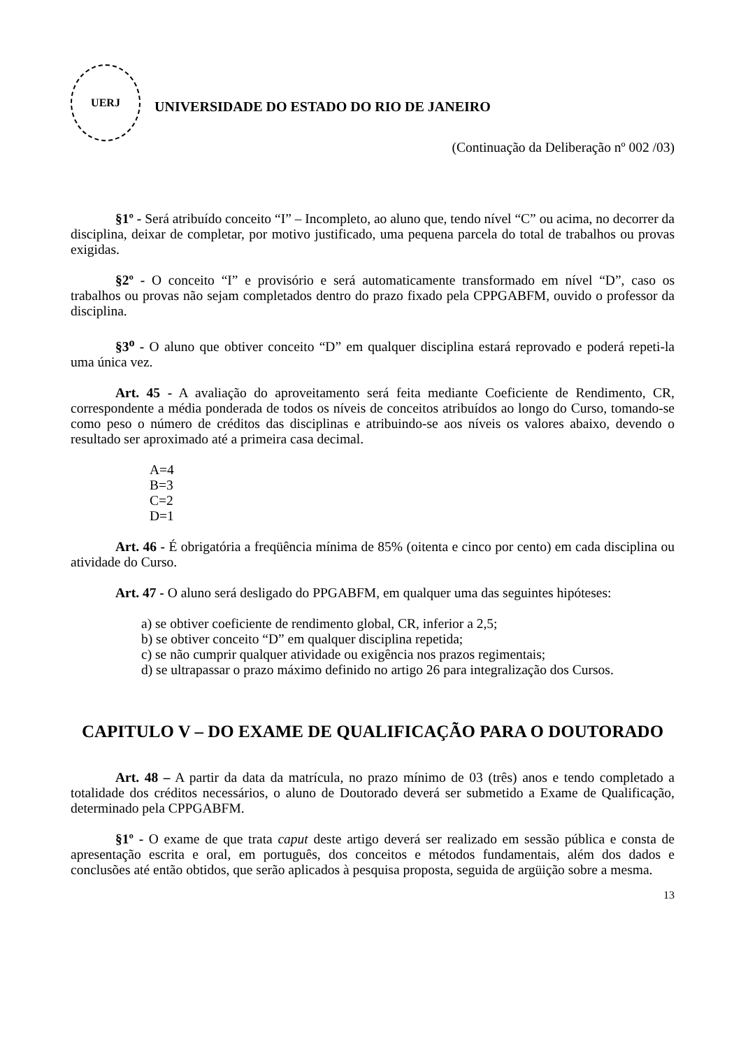UERJ
UNIVERSIDADE DO ESTADO DO RIO DE JANEIRO
(Continuação da Deliberação nº 002 /03)
§1º - Será atribuído conceito “I” – Incompleto, ao aluno que, tendo nível “C” ou acima, no decorrer da disciplina, deixar de completar, por motivo justificado, uma pequena parcela do total de trabalhos ou provas exigidas.
§2º - O conceito “I” e provisório e será automaticamente transformado em nível “D”, caso os trabalhos ou provas não sejam completados dentro do prazo fixado pela CPPGABFM, ouvido o professor da disciplina.
§3<sup>o</sup> - O aluno que obtiver conceito “D” em qualquer disciplina estará reprovado e poderá repeti-la uma única vez.
Art. 45 - A avaliação do aproveitamento será feita mediante Coeficiente de Rendimento, CR, correspondente a média ponderada de todos os níveis de conceitos atribuídos ao longo do Curso, tomando-se como peso o número de créditos das disciplinas e atribuindo-se aos níveis os valores abaixo, devendo o resultado ser aproximado até a primeira casa decimal.
A=4
B=3
C=2
D=1
Art. 46 - É obrigatória a freqüência mínima de 85% (oitenta e cinco por cento) em cada disciplina ou atividade do Curso.
Art. 47 - O aluno será desligado do PPGABFM, em qualquer uma das seguintes hipóteses:
a) se obtiver coeficiente de rendimento global, CR, inferior a 2,5;
b) se obtiver conceito “D” em qualquer disciplina repetida;
c) se não cumprir qualquer atividade ou exigência nos prazos regimentais;
d) se ultrapassar o prazo máximo definido no artigo 26 para integralização dos Cursos.
CAPITULO V – DO EXAME DE QUALIFICAÇÃO PARA O DOUTORADO
Art. 48 – A partir da data da matrícula, no prazo mínimo de 03 (três) anos e tendo completado a totalidade dos créditos necessários, o aluno de Doutorado deverá ser submetido a Exame de Qualificação, determinado pela CPPGABFM.
§1º - O exame de que trata caput deste artigo deverá ser realizado em sessão pública e consta de apresentação escrita e oral, em português, dos conceitos e métodos fundamentais, além dos dados e conclusões até então obtidos, que serão aplicados à pesquisa proposta, seguida de argüição sobre a mesma.
13